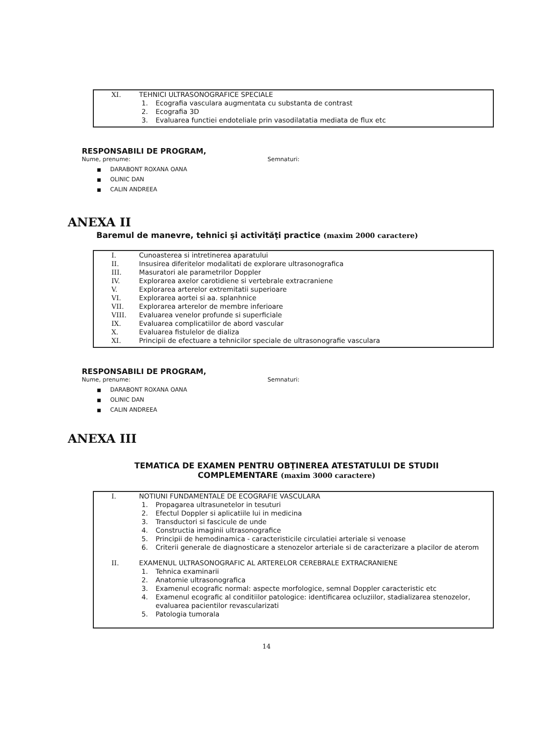XI. TEHNICI ULTRASONOGRAFICE SPECIALE
1. Ecografia vasculara augmentata cu substanta de contrast
2. Ecografia 3D
3. Evaluarea functiei endoteliale prin vasodilatatia mediata de flux etc
RESPONSABILI DE PROGRAM,
Nume, prenume: Semnaturi:
DARABONT ROXANA OANA
OLINIC DAN
CALIN ANDREEA
ANEXA II
Baremul de manevre, tehnici şi activităţi practice (maxim 2000 caractere)
I. Cunoasterea si intretinerea aparatului
II. Insusirea diferitelor modalitati de explorare ultrasonografica
III. Masuratori ale parametrilor Doppler
IV. Explorarea axelor carotidiene si vertebrale extracraniene
V. Explorarea arterelor extremitatii superioare
VI. Explorarea aortei si aa. splanhnice
VII. Explorarea arterelor de membre inferioare
VIII. Evaluarea venelor profunde si superficiale
IX. Evaluarea complicatiilor de abord vascular
X. Evaluarea fistulelor de dializa
XI. Principii de efectuare a tehnicilor speciale de ultrasonografie vasculara
RESPONSABILI DE PROGRAM,
Nume, prenume: Semnaturi:
DARABONT ROXANA OANA
OLINIC DAN
CALIN ANDREEA
ANEXA III
TEMATICA DE EXAMEN PENTRU OBŢINEREA ATESTATULUI DE STUDII
COMPLEMENTARE (maxim 3000 caractere)
I. NOTIUNI FUNDAMENTALE DE ECOGRAFIE VASCULARA
1. Propagarea ultrasunetelor in tesuturi
2. Efectul Doppler si aplicatiile lui in medicina
3. Transductori si fascicule de unde
4. Constructia imaginii ultrasonografice
5. Principii de hemodinamica - caracteristicile circulatiei arteriale si venoase
6. Criterii generale de diagnosticare a stenozelor arteriale si de caracterizare a placilor de aterom
II. EXAMENUL ULTRASONOGRAFIC AL ARTERELOR CEREBRALE EXTRACRANIENE
1. Tehnica examinarii
2. Anatomie ultrasonografica
3. Examenul ecografic normal: aspecte morfologice, semnal Doppler caracteristic etc
4. Examenul ecografic al conditiilor patologice: identificarea ocluziilor, stadializarea stenozelor, evaluarea pacientilor revascularizati
5. Patologia tumorala
14